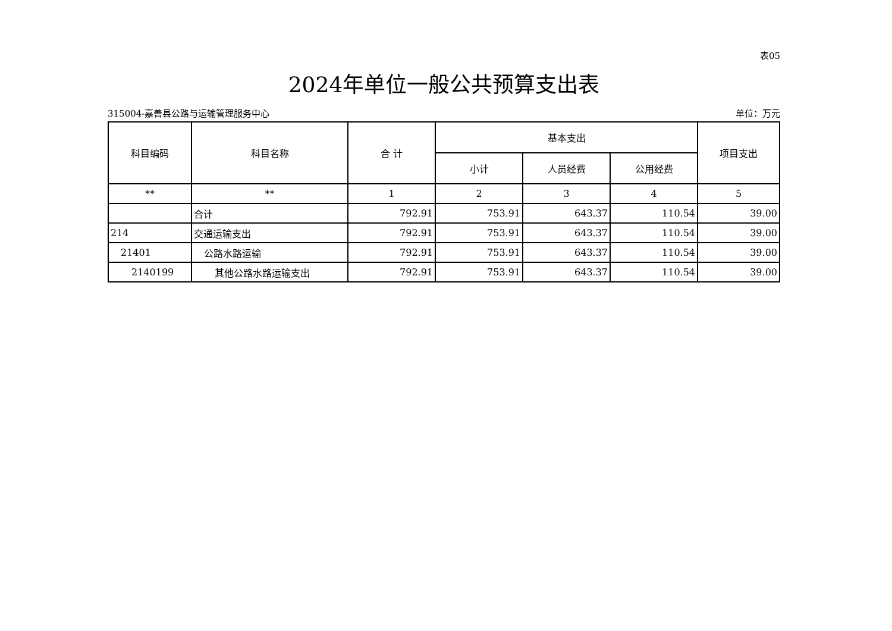表05
2024年单位一般公共预算支出表
315004-嘉善县公路与运输管理服务中心 单位：万元
| 科目编码 | 科目名称 | 合 计 | 基本支出 | | | 项目支出 |
| --- | --- | --- | --- | --- | --- | --- |
| | | | 小计 | 人员经费 | 公用经费 | |
| ** | ** | 1 | 2 | 3 | 4 | 5 |
| | 合计 | 792.91 | 753.91 | 643.37 | 110.54 | 39.00 |
| 214 | 交通运输支出 | 792.91 | 753.91 | 643.37 | 110.54 | 39.00 |
| 21401 | 公路水路运输 | 792.91 | 753.91 | 643.37 | 110.54 | 39.00 |
| 2140199 | 其他公路水路运输支出 | 792.91 | 753.91 | 643.37 | 110.54 | 39.00 |